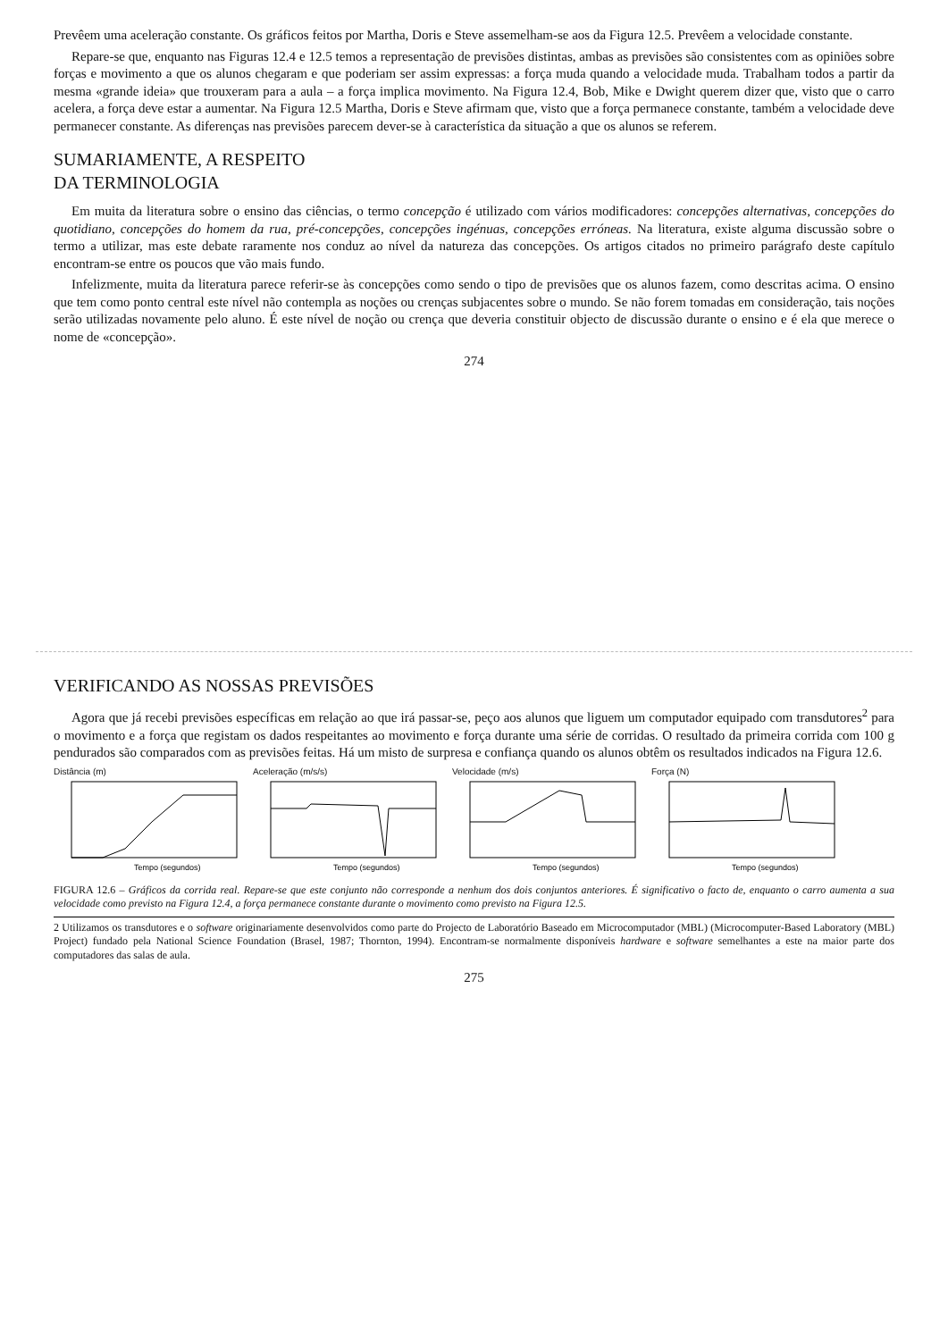Prevêem uma aceleração constante. Os gráficos feitos por Martha, Doris e Steve assemelham-se aos da Figura 12.5. Prevêem a velocidade constante.
Repare-se que, enquanto nas Figuras 12.4 e 12.5 temos a representação de previsões distintas, ambas as previsões são consistentes com as opiniões sobre forças e movimento a que os alunos chegaram e que poderiam ser assim expressas: a força muda quando a velocidade muda. Trabalham todos a partir da mesma «grande ideia» que trouxeram para a aula – a força implica movimento. Na Figura 12.4, Bob, Mike e Dwight querem dizer que, visto que o carro acelera, a força deve estar a aumentar. Na Figura 12.5 Martha, Doris e Steve afirmam que, visto que a força permanece constante, também a velocidade deve permanecer constante. As diferenças nas previsões parecem dever-se à característica da situação a que os alunos se referem.
SUMARIAMENTE, A RESPEITO
DA TERMINOLOGIA
Em muita da literatura sobre o ensino das ciências, o termo concepção é utilizado com vários modificadores: concepções alternativas, concepções do quotidiano, concepções do homem da rua, pré-concepções, concepções ingénuas, concepções erróneas. Na literatura, existe alguma discussão sobre o termo a utilizar, mas este debate raramente nos conduz ao nível da natureza das concepções. Os artigos citados no primeiro parágrafo deste capítulo encontram-se entre os poucos que vão mais fundo.
Infelizmente, muita da literatura parece referir-se às concepções como sendo o tipo de previsões que os alunos fazem, como descritas acima. O ensino que tem como ponto central este nível não contempla as noções ou crenças subjacentes sobre o mundo. Se não forem tomadas em consideração, tais noções serão utilizadas novamente pelo aluno. É este nível de noção ou crença que deveria constituir objecto de discussão durante o ensino e é ela que merece o nome de «concepção».
274
VERIFICANDO AS NOSSAS PREVISÕES
Agora que já recebi previsões específicas em relação ao que irá passar-se, peço aos alunos que liguem um computador equipado com transdutores<sup>2</sup> para o movimento e a força que registam os dados respeitantes ao movimento e força durante uma série de corridas. O resultado da primeira corrida com 100 g pendurados são comparados com as previsões feitas. Há um misto de surpresa e confiança quando os alunos obtêm os resultados indicados na Figura 12.6.
Distância (m)
Tempo (segundos)
Aceleração (m/s/s)
Tempo (segundos)
Velocidade (m/s)
Tempo (segundos)
Força (N)
Tempo (segundos)
FIGURA 12.6 – Gráficos da corrida real. Repare-se que este conjunto não corresponde a nenhum dos dois conjuntos anteriores. É significativo o facto de, enquanto o carro aumenta a sua velocidade como previsto na Figura 12.4, a força permanece constante durante o movimento como previsto na Figura 12.5.
2 Utilizamos os transdutores e o software originariamente desenvolvidos como parte do Projecto de Laboratório Baseado em Microcomputador (MBL) (Microcomputer-Based Laboratory (MBL) Project) fundado pela National Science Foundation (Brasel, 1987; Thornton, 1994). Encontram-se normalmente disponíveis hardware e software semelhantes a este na maior parte dos computadores das salas de aula.
275